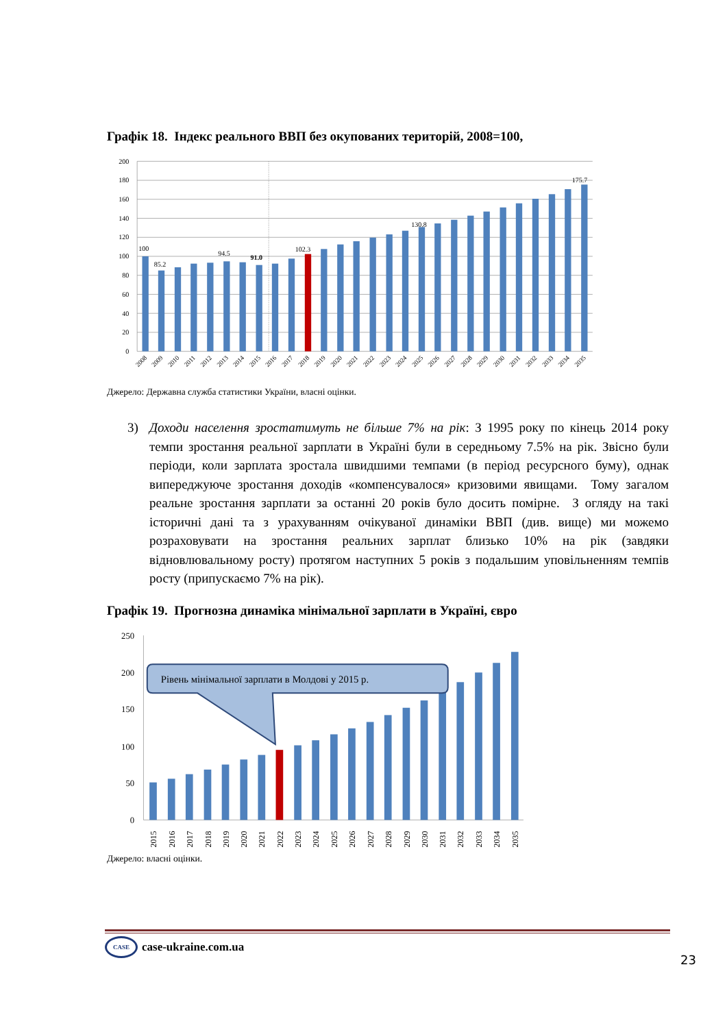Графік 18. Індекс реального ВВП без окупованих територій, 2008=100,
200
180
160
140
120
100
80
60
40
20
0
100
85.2
94.5
91.0
102.3
130.8
175.7
2008
2009
2010
2011
2012
2013
2014
2015
2016
2017
2018
2019
2020
2021
2022
2023
2024
2025
2026
2027
2028
2029
2030
2031
2032
2033
2034
2035
Джерело: Державна служба статистики України, власні оцінки.
3) Доходи населення зростатимуть не більше 7% на рік: З 1995 року по кінець 2014 року темпи зростання реальної зарплати в Україні були в середньому 7.5% на рік. Звісно були періоди, коли зарплата зростала швидшими темпами (в період ресурсного буму), однак випереджуюче зростання доходів «компенсувалося» кризовими явищами. Тому загалом реальне зростання зарплати за останні 20 років було досить помірне. З огляду на такі історичні дані та з урахуванням очікуваної динаміки ВВП (див. вище) ми можемо розраховувати на зростання реальних зарплат близько 10% на рік (завдяки відновлювальному росту) протягом наступних 5 років з подальшим уповільненням темпів росту (припускаємо 7% на рік).
Графік 19. Прогнозна динаміка мінімальної зарплати в Україні, євро
250
200
150
100
50
0
Рівень мінімальної зарплати в Молдові у 2015 р.
2015
2016
2017
2018
2019
2020
2021
2022
2023
2024
2025
2026
2027
2028
2029
2030
2031
2032
2033
2034
2035
Джерело: власні оцінки.
CASE
case-ukraine.com.ua
23